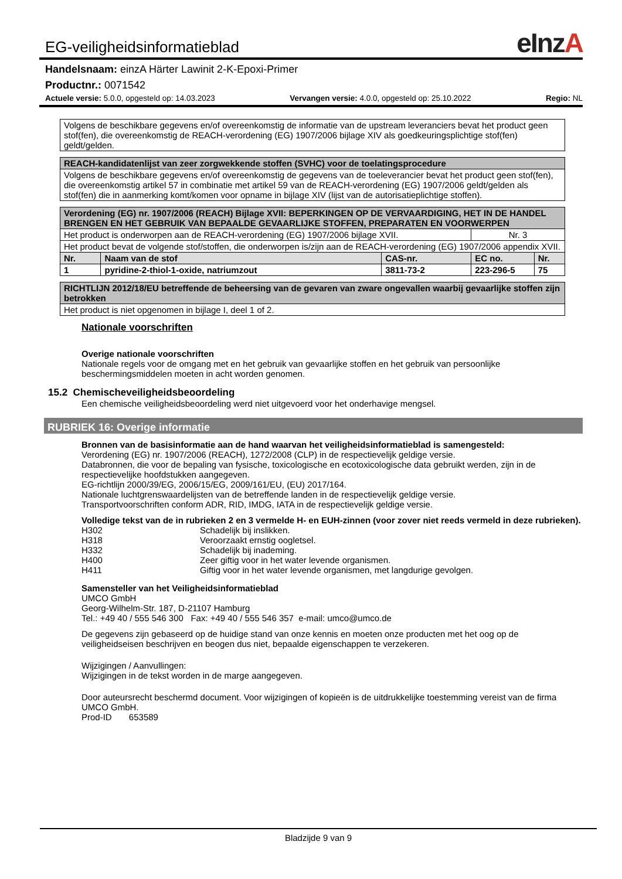EG-veiligheidsinformatieblad
eInzA
Handelsnaam: einzA Härter Lawinit 2-K-Epoxi-Primer
Productnr.: 0071542
Actuele versie: 5.0.0, opgesteld op: 14.03.2023 Vervangen versie: 4.0.0, opgesteld op: 25.10.2022 Regio: NL
| Volgens de beschikbare gegevens en/of overeenkomstig de informatie van de upstream leveranciers bevat het product geen stof(fen), die overeenkomstig de REACH-verordening (EG) 1907/2006 bijlage XIV als goedkeuringsplichtige stof(fen) geldt/gelden. |
| REACH-kandidatenlijst van zeer zorgwekkende stoffen (SVHC) voor de toelatingsprocedure |
| --- |
| Volgens de beschikbare gegevens en/of overeenkomstig de gegevens van de toeleverancier bevat het product geen stof(fen), die overeenkomstig artikel 57 in combinatie met artikel 59 van de REACH-verordening (EG) 1907/2006 geldt/gelden als stof(fen) die in aanmerking komt/komen voor opname in bijlage XIV (lijst van de autorisatieplichtige stoffen). |
| Verordening (EG) nr. 1907/2006 (REACH) Bijlage XVII: BEPERKINGEN OP DE VERVAARDIGING, HET IN DE HANDEL BRENGEN EN HET GEBRUIK VAN BEPAALDE GEVAARLIJKE STOFFEN, PREPARATEN EN VOORWERPEN | | | | |
| --- | --- | --- | --- | --- |
| Het product is onderworpen aan de REACH-verordening (EG) 1907/2006 bijlage XVII. | | | Nr. 3 | |
| Het product bevat de volgende stof/stoffen, die onderworpen is/zijn aan de REACH-verordening (EG) 1907/2006 appendix XVII. | | | | |
| Nr. | Naam van de stof | CAS-nr. | EC no. | Nr. |
| 1 | pyridine-2-thiol-1-oxide, natriumzout | 3811-73-2 | 223-296-5 | 75 |
| RICHTLIJN 2012/18/EU betreffende de beheersing van de gevaren van zware ongevallen waarbij gevaarlijke stoffen zijn betrokken |
| --- |
| Het product is niet opgenomen in bijlage I, deel 1 of 2. |
Nationale voorschriften
Overige nationale voorschriften
Nationale regels voor de omgang met en het gebruik van gevaarlijke stoffen en het gebruik van persoonlijke beschermingsmiddelen moeten in acht worden genomen.
15.2 Chemischeveiligheidsbeoordeling
Een chemische veiligheidsbeoordeling werd niet uitgevoerd voor het onderhavige mengsel.
RUBRIEK 16: Overige informatie
Bronnen van de basisinformatie aan de hand waarvan het veiligheidsinformatieblad is samengesteld:
Verordening (EG) nr. 1907/2006 (REACH), 1272/2008 (CLP) in de respectievelijk geldige versie.
Databronnen, die voor de bepaling van fysische, toxicologische en ecotoxicologische data gebruikt werden, zijn in de respectievelijke hoofdstukken aangegeven.
EG-richtlijn 2000/39/EG, 2006/15/EG, 2009/161/EU, (EU) 2017/164.
Nationale luchtgrenswaardelijsten van de betreffende landen in de respectievelijk geldige versie.
Transportvoorschriften conform ADR, RID, IMDG, IATA in de respectievelijk geldige versie.
Volledige tekst van de in rubrieken 2 en 3 vermelde H- en EUH-zinnen (voor zover niet reeds vermeld in deze rubrieken).
H302 Schadelijk bij inslikken. H318 Veroorzaakt ernstig oogletsel. H332 Schadelijk bij inademing. H400 Zeer giftig voor in het water levende organismen. H411 Giftig voor in het water levende organismen, met langdurige gevolgen.
Samensteller van het Veiligheidsinformatieblad
UMCO GmbH
Georg-Wilhelm-Str. 187, D-21107 Hamburg
Tel.: +49 40 / 555 546 300 Fax: +49 40 / 555 546 357 e-mail: umco@umco.de
De gegevens zijn gebaseerd op de huidige stand van onze kennis en moeten onze producten met het oog op de veiligheidseisen beschrijven en beogen dus niet, bepaalde eigenschappen te verzekeren.
Wijzigingen / Aanvullingen:
Wijzigingen in de tekst worden in de marge aangegeven.
Door auteursrecht beschermd document. Voor wijzigingen of kopieën is de uitdrukkelijke toestemming vereist van de firma UMCO GmbH.
Prod-ID 653589
Bladzijde 9 van 9